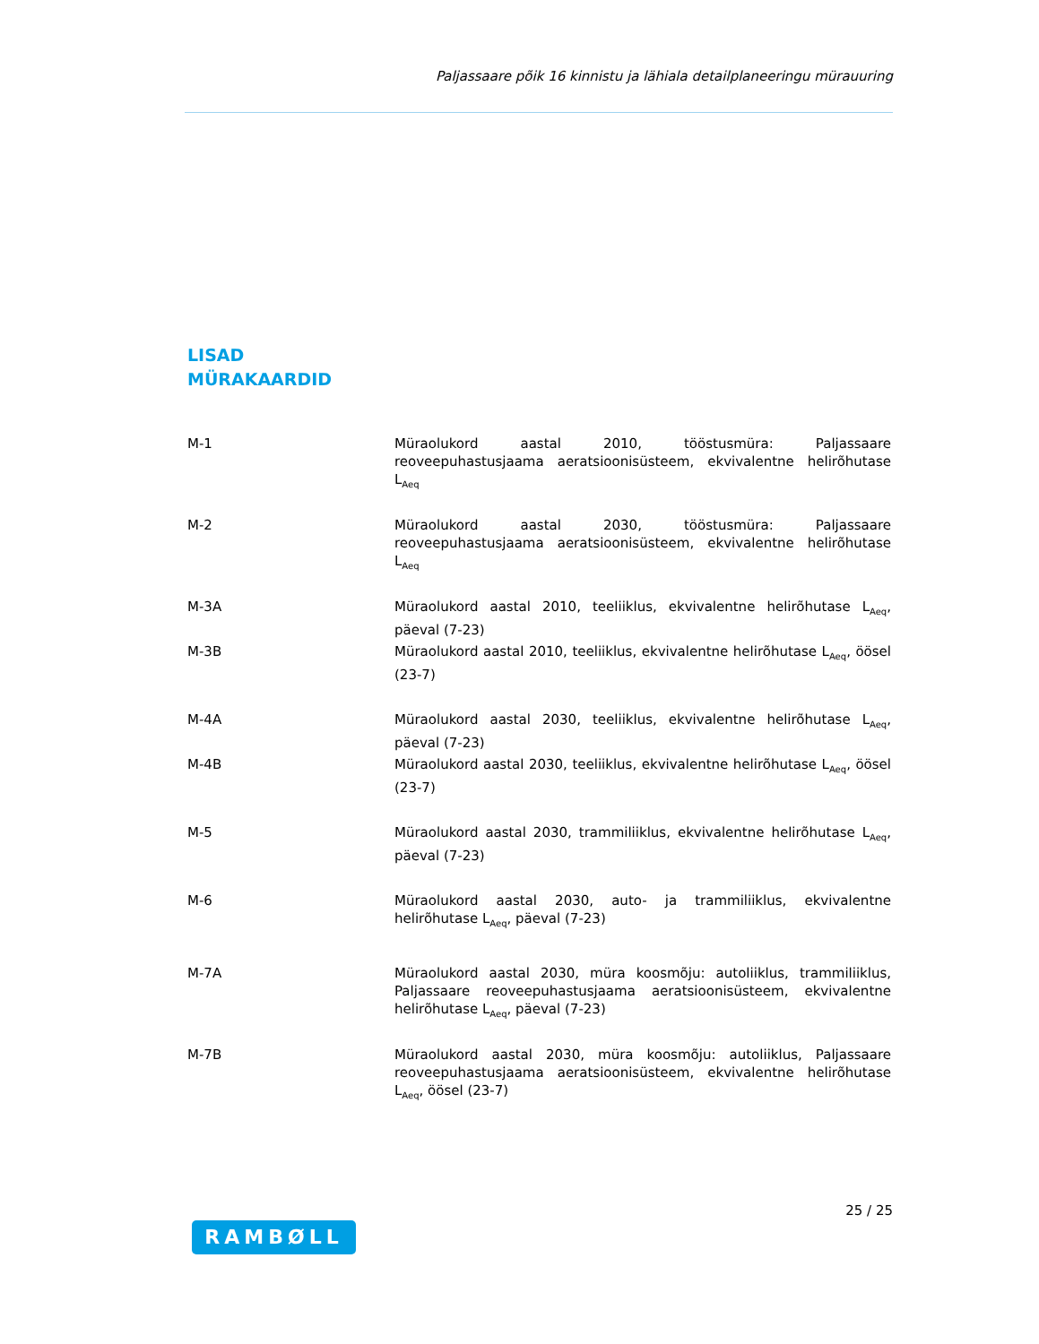Paljassaare põik 16 kinnistu ja lähiala detailplaneeringu mürauuring
LISAD
MÜRAKAARDID
M-1 Müraolukord aastal 2010, tööstusmüra: Paljassaare reoveepuhastusjaama aeratsioonisüsteem, ekvivalentne helirõhutase L<sub>Aeq</sub>
M-2 Müraolukord aastal 2030, tööstusmüra: Paljassaare reoveepuhastusjaama aeratsioonisüsteem, ekvivalentne helirõhutase L<sub>Aeq</sub>
M-3A Müraolukord aastal 2010, teeliiklus, ekvivalentne helirõhutase L<sub>Aeq</sub>, päeval (7-23)
M-3B Müraolukord aastal 2010, teeliiklus, ekvivalentne helirõhutase L<sub>Aeq</sub>, öösel (23-7)
M-4A Müraolukord aastal 2030, teeliiklus, ekvivalentne helirõhutase L<sub>Aeq</sub>, päeval (7-23)
M-4B Müraolukord aastal 2030, teeliiklus, ekvivalentne helirõhutase L<sub>Aeq</sub>, öösel (23-7)
M-5 Müraolukord aastal 2030, trammiliiklus, ekvivalentne helirõhutase L<sub>Aeq</sub>, päeval (7-23)
M-6 Müraolukord aastal 2030, auto- ja trammiliiklus, ekvivalentne helirõhutase L<sub>Aeq</sub>, päeval (7-23)
M-7A Müraolukord aastal 2030, müra koosmõju: autoliiklus, trammiliiklus, Paljassaare reoveepuhastusjaama aeratsioonisüsteem, ekvivalentne helirõhutase L<sub>Aeq</sub>, päeval (7-23)
M-7B Müraolukord aastal 2030, müra koosmõju: autoliiklus, Paljassaare reoveepuhastusjaama aeratsioonisüsteem, ekvivalentne helirõhutase L<sub>Aeq</sub>, öösel (23-7)
25 / 25
RAMBØLL